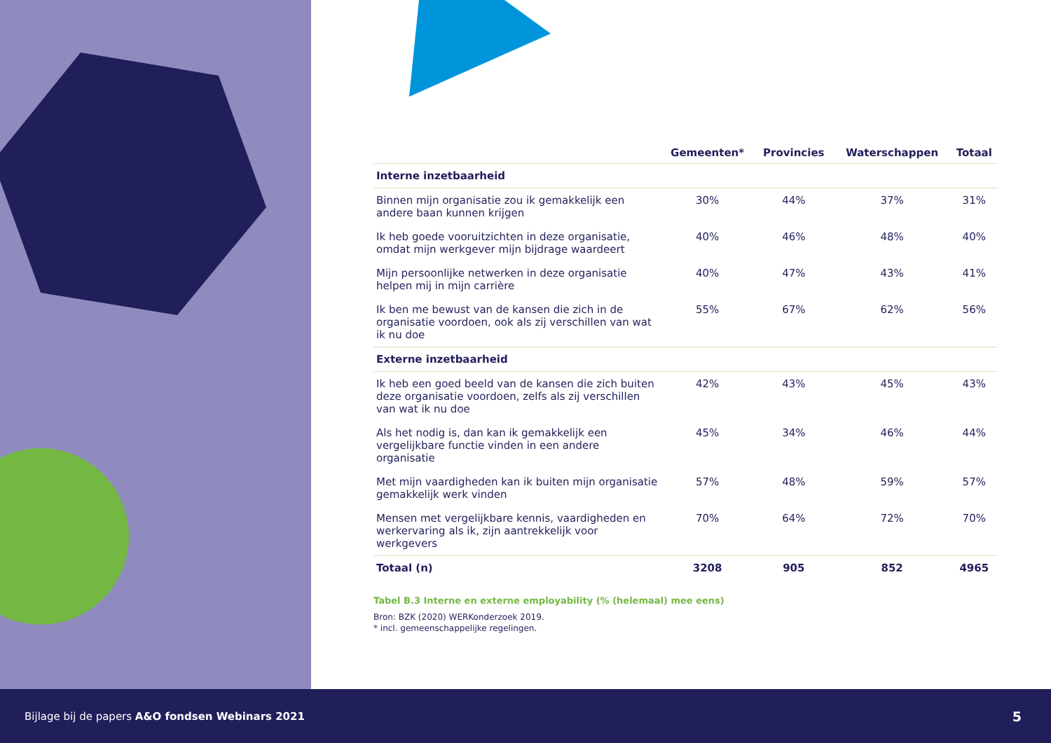| | Gemeenten* | Provincies | Waterschappen | Totaal |
| --- | --- | --- | --- | --- |
| Interne inzetbaarheid | | | | |
| Binnen mijn organisatie zou ik gemakkelijk een andere baan kunnen krijgen | 30% | 44% | 37% | 31% |
| Ik heb goede vooruitzichten in deze organisatie, omdat mijn werkgever mijn bijdrage waardeert | 40% | 46% | 48% | 40% |
| Mijn persoonlijke netwerken in deze organisatie helpen mij in mijn carrière | 40% | 47% | 43% | 41% |
| Ik ben me bewust van de kansen die zich in de organisatie voordoen, ook als zij verschillen van wat ik nu doe | 55% | 67% | 62% | 56% |
| Externe inzetbaarheid | | | | |
| Ik heb een goed beeld van de kansen die zich buiten deze organisatie voordoen, zelfs als zij verschillen van wat ik nu doe | 42% | 43% | 45% | 43% |
| Als het nodig is, dan kan ik gemakkelijk een vergelijkbare functie vinden in een andere organisatie | 45% | 34% | 46% | 44% |
| Met mijn vaardigheden kan ik buiten mijn organisatie gemakkelijk werk vinden | 57% | 48% | 59% | 57% |
| Mensen met vergelijkbare kennis, vaardigheden en werkervaring als ik, zijn aantrekkelijk voor werkgevers | 70% | 64% | 72% | 70% |
| Totaal (n) | 3208 | 905 | 852 | 4965 |
Tabel B.3 Interne en externe employability (% (helemaal) mee eens)
Bron: BZK (2020) WERKonderzoek 2019.
* incl. gemeenschappelijke regelingen.
Bijlage bij de papers A&O fondsen Webinars 2021 5